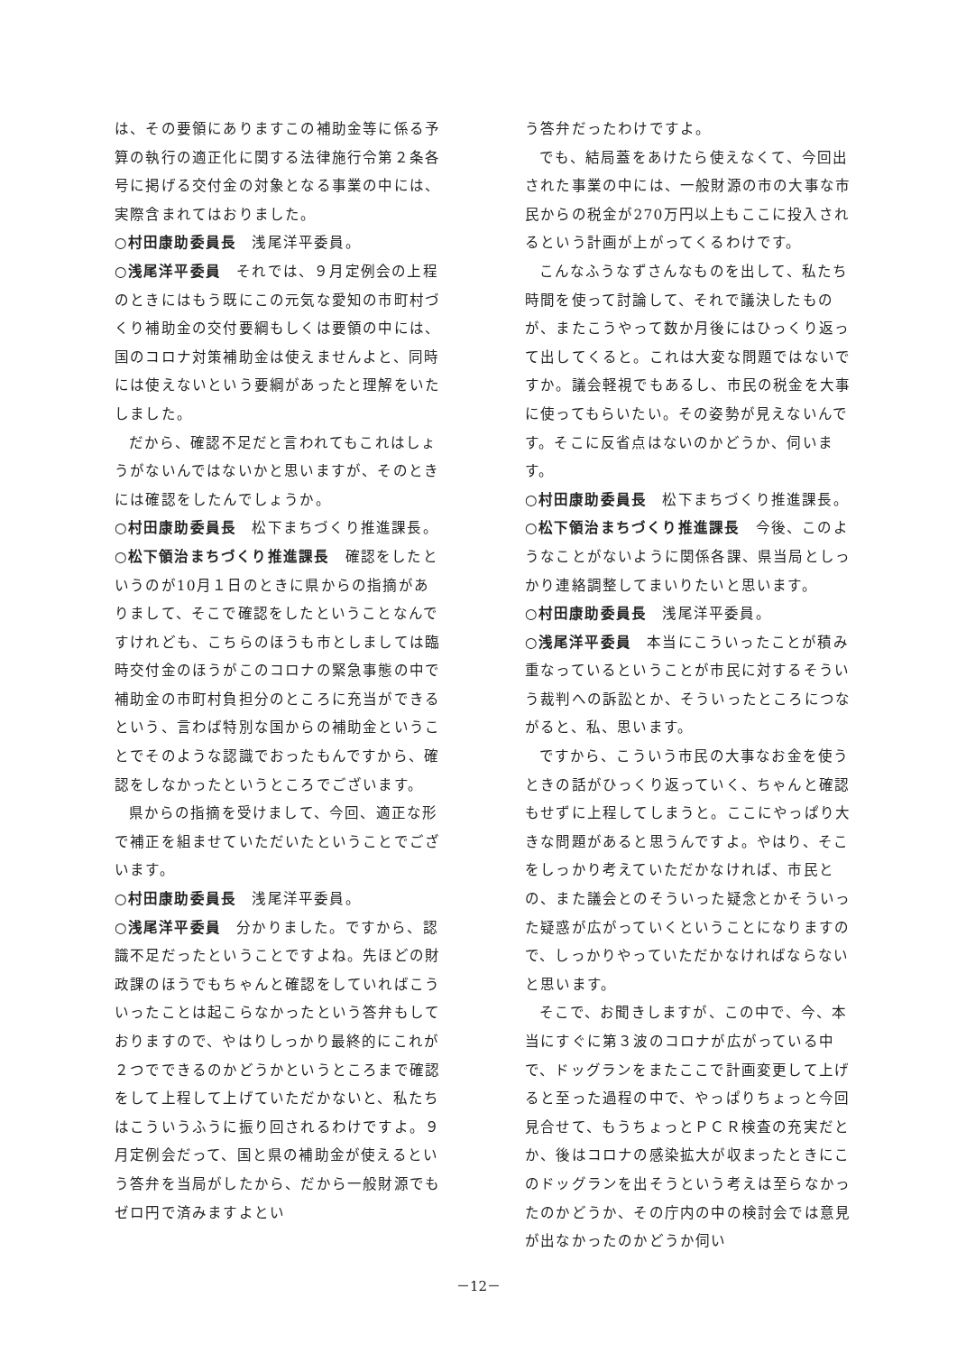は、その要領にありますこの補助金等に係る予算の執行の適正化に関する法律施行令第２条各号に掲げる交付金の対象となる事業の中には、実際含まれてはおりました。
○村田康助委員長　浅尾洋平委員。
○浅尾洋平委員　それでは、９月定例会の上程のときにはもう既にこの元気な愛知の市町村づくり補助金の交付要綱もしくは要領の中には、国のコロナ対策補助金は使えませんよと、同時には使えないという要綱があったと理解をいたしました。
だから、確認不足だと言われてもこれはしょうがないんではないかと思いますが、そのときには確認をしたんでしょうか。
○村田康助委員長　松下まちづくり推進課長。
○松下領治まちづくり推進課長　確認をしたというのが10月１日のときに県からの指摘がありまして、そこで確認をしたということなんですけれども、こちらのほうも市としましては臨時交付金のほうがこのコロナの緊急事態の中で補助金の市町村負担分のところに充当ができるという、言わば特別な国からの補助金ということでそのような認識でおったもんですから、確認をしなかったというところでございます。
県からの指摘を受けまして、今回、適正な形で補正を組ませていただいたということでございます。
○村田康助委員長　浅尾洋平委員。
○浅尾洋平委員　分かりました。ですから、認識不足だったということですよね。先ほどの財政課のほうでもちゃんと確認をしていればこういったことは起こらなかったという答弁もしておりますので、やはりしっかり最終的にこれが２つでできるのかどうかというところまで確認をして上程して上げていただかないと、私たちはこういうふうに振り回されるわけですよ。９月定例会だって、国と県の補助金が使えるという答弁を当局がしたから、だから一般財源でもゼロ円で済みますよとい
う答弁だったわけですよ。
でも、結局蓋をあけたら使えなくて、今回出された事業の中には、一般財源の市の大事な市民からの税金が270万円以上もここに投入されるという計画が上がってくるわけです。
こんなふうなずさんなものを出して、私たち時間を使って討論して、それで議決したものが、またこうやって数か月後にはひっくり返って出してくると。これは大変な問題ではないですか。議会軽視でもあるし、市民の税金を大事に使ってもらいたい。その姿勢が見えないんです。そこに反省点はないのかどうか、伺います。
○村田康助委員長　松下まちづくり推進課長。
○松下領治まちづくり推進課長　今後、このようなことがないように関係各課、県当局としっかり連絡調整してまいりたいと思います。
○村田康助委員長　浅尾洋平委員。
○浅尾洋平委員　本当にこういったことが積み重なっているということが市民に対するそういう裁判への訴訟とか、そういったところにつながると、私、思います。
ですから、こういう市民の大事なお金を使うときの話がひっくり返っていく、ちゃんと確認もせずに上程してしまうと。ここにやっぱり大きな問題があると思うんですよ。やはり、そこをしっかり考えていただかなければ、市民との、また議会とのそういった疑念とかそういった疑惑が広がっていくということになりますので、しっかりやっていただかなければならないと思います。
そこで、お聞きしますが、この中で、今、本当にすぐに第３波のコロナが広がっている中で、ドッグランをまたここで計画変更して上げると至った過程の中で、やっぱりちょっと今回見合せて、もうちょっとＰＣＲ検査の充実だとか、後はコロナの感染拡大が収まったときにこのドッグランを出そうという考えは至らなかったのかどうか、その庁内の中の検討会では意見が出なかったのかどうか伺い
－12－